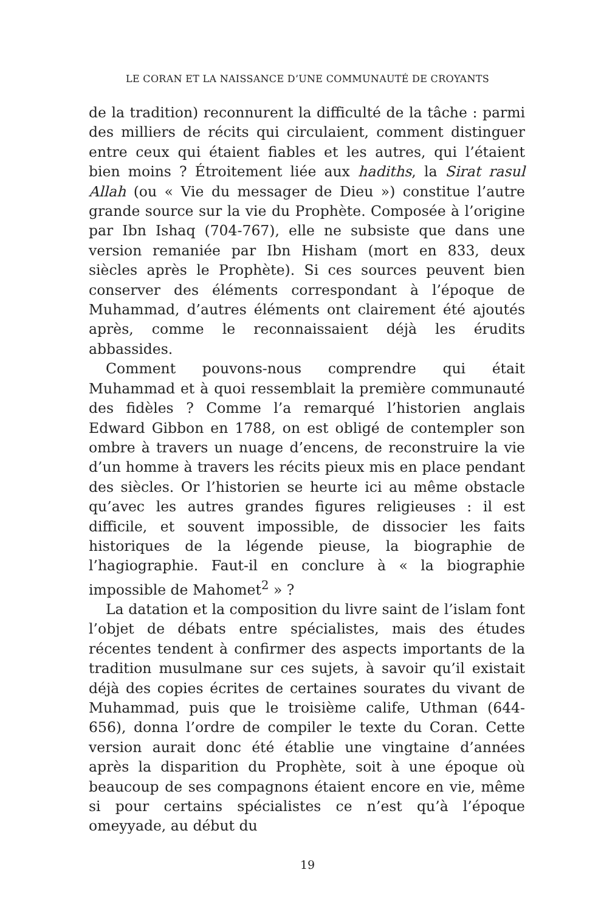LE CORAN ET LA NAISSANCE D’UNE COMMUNAUTÉ DE CROYANTS
de la tradition) reconnurent la difficulté de la tâche : parmi des milliers de récits qui circulaient, comment distinguer entre ceux qui étaient fiables et les autres, qui l’étaient bien moins ? Étroitement liée aux hadiths, la Sirat rasul Allah (ou « Vie du messager de Dieu ») constitue l’autre grande source sur la vie du Prophète. Composée à l’origine par Ibn Ishaq (704-767), elle ne subsiste que dans une version remaniée par Ibn Hisham (mort en 833, deux siècles après le Prophète). Si ces sources peuvent bien conserver des éléments correspondant à l’époque de Muhammad, d’autres éléments ont clairement été ajoutés après, comme le reconnaissaient déjà les érudits abbassides.
Comment pouvons-nous comprendre qui était Muhammad et à quoi ressemblait la première communauté des fidèles ? Comme l’a remarqué l’historien anglais Edward Gibbon en 1788, on est obligé de contempler son ombre à travers un nuage d’encens, de reconstruire la vie d’un homme à travers les récits pieux mis en place pendant des siècles. Or l’historien se heurte ici au même obstacle qu’avec les autres grandes figures religieuses : il est difficile, et souvent impossible, de dissocier les faits historiques de la légende pieuse, la biographie de l’hagiographie. Faut-il en conclure à « la biographie impossible de Mahomet<sup>2</sup> » ?
La datation et la composition du livre saint de l’islam font l’objet de débats entre spécialistes, mais des études récentes tendent à confirmer des aspects importants de la tradition musulmane sur ces sujets, à savoir qu’il existait déjà des copies écrites de certaines sourates du vivant de Muhammad, puis que le troisième calife, Uthman (644-656), donna l’ordre de compiler le texte du Coran. Cette version aurait donc été établie une vingtaine d’années après la disparition du Prophète, soit à une époque où beaucoup de ses compagnons étaient encore en vie, même si pour certains spécialistes ce n’est qu’à l’époque omeyyade, au début du
19